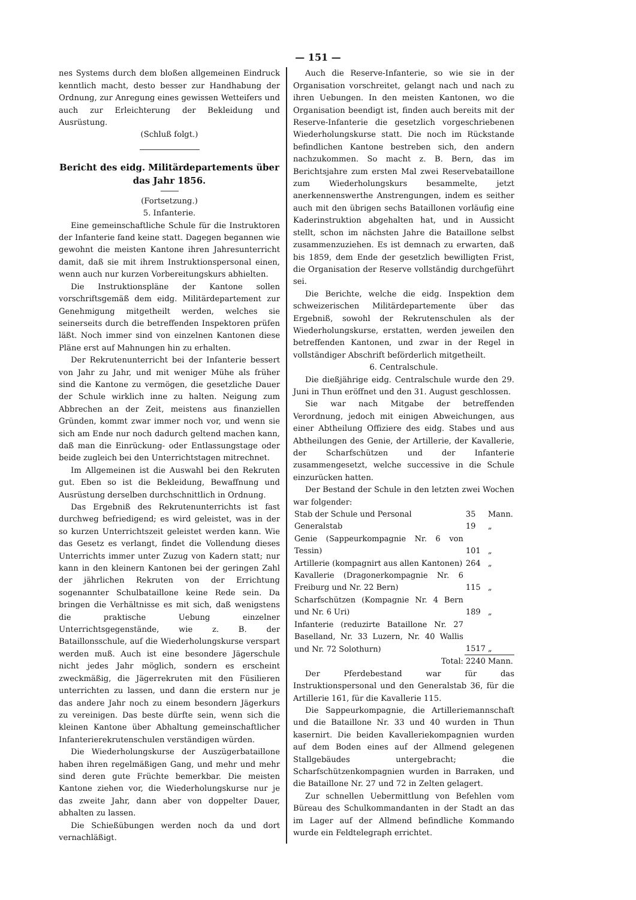— 151 —
nes Systems durch dem bloßen allgemeinen Eindruck kenntlich macht, desto besser zur Handhabung der Ordnung, zur Anregung eines gewissen Wetteifers und auch zur Erleichterung der Bekleidung und Ausrüstung.
(Schluß folgt.)
Bericht des eidg. Militärdepartements über das Jahr 1856.
(Fortsetzung.)
5. Infanterie.
Eine gemeinschaftliche Schule für die Instruktoren der Infanterie fand keine statt. Dagegen begannen wie gewohnt die meisten Kantone ihren Jahresunterricht damit, daß sie mit ihrem Instruktionspersonal einen, wenn auch nur kurzen Vorbereitungskurs abhielten.
Die Instruktionspläne der Kantone sollen vorschriftsgemäß dem eidg. Militärdepartement zur Genehmigung mitgetheilt werden, welches sie seinerseits durch die betreffenden Inspektoren prüfen läßt. Noch immer sind von einzelnen Kantonen diese Pläne erst auf Mahnungen hin zu erhalten.
Der Rekrutenunterricht bei der Infanterie bessert von Jahr zu Jahr, und mit weniger Mühe als früher sind die Kantone zu vermögen, die gesetzliche Dauer der Schule wirklich inne zu halten. Neigung zum Abbrechen an der Zeit, meistens aus finanziellen Gründen, kommt zwar immer noch vor, und wenn sie sich am Ende nur noch dadurch geltend machen kann, daß man die Einrückung- oder Entlassungstage oder beide zugleich bei den Unterrichtstagen mitrechnet.
Im Allgemeinen ist die Auswahl bei den Rekruten gut. Eben so ist die Bekleidung, Bewaffnung und Ausrüstung derselben durchschnittlich in Ordnung.
Das Ergebniß des Rekrutenunterrichts ist fast durchweg befriedigend; es wird geleistet, was in der so kurzen Unterrichtszeit geleistet werden kann. Wie das Gesetz es verlangt, findet die Vollendung dieses Unterrichts immer unter Zuzug von Kadern statt; nur kann in den kleinern Kantonen bei der geringen Zahl der jährlichen Rekruten von der Errichtung sogenannter Schulbataillone keine Rede sein. Da bringen die Verhältnisse es mit sich, daß wenigstens die praktische Uebung einzelner Unterrichtsgegenstände, wie z. B. der Bataillonsschule, auf die Wiederholungskurse verspart werden muß. Auch ist eine besondere Jägerschule nicht jedes Jahr möglich, sondern es erscheint zweckmäßig, die Jägerrekruten mit den Füsilieren unterrichten zu lassen, und dann die erstern nur je das andere Jahr noch zu einem besondern Jägerkurs zu vereinigen. Das beste dürfte sein, wenn sich die kleinen Kantone über Abhaltung gemeinschaftlicher Infanterierekrutenschulen verständigen würden.
Die Wiederholungskurse der Auszügerbataillone haben ihren regelmäßigen Gang, und mehr und mehr sind deren gute Früchte bemerkbar. Die meisten Kantone ziehen vor, die Wiederholungskurse nur je das zweite Jahr, dann aber von doppelter Dauer, abhalten zu lassen.
Die Schießübungen werden noch da und dort vernachläßigt.
Auch die Reserve-Infanterie, so wie sie in der Organisation vorschreitet, gelangt nach und nach zu ihren Uebungen. In den meisten Kantonen, wo die Organisation beendigt ist, finden auch bereits mit der Reserve-Infanterie die gesetzlich vorgeschriebenen Wiederholungskurse statt. Die noch im Rückstande befindlichen Kantone bestreben sich, den andern nachzukommen. So macht z. B. Bern, das im Berichtsjahre zum ersten Mal zwei Reservebataillone zum Wiederholungskurs besammelte, jetzt anerkennenswerthe Anstrengungen, indem es seither auch mit den übrigen sechs Bataillonen vorläufig eine Kaderinstruktion abgehalten hat, und in Aussicht stellt, schon im nächsten Jahre die Bataillone selbst zusammenzuziehen. Es ist demnach zu erwarten, daß bis 1859, dem Ende der gesetzlich bewilligten Frist, die Organisation der Reserve vollständig durchgeführt sei.
Die Berichte, welche die eidg. Inspektion dem schweizerischen Militärdepartemente über das Ergebniß, sowohl der Rekrutenschulen als der Wiederholungskurse, erstatten, werden jeweilen den betreffenden Kantonen, und zwar in der Regel in vollständiger Abschrift beförderlich mitgetheilt.
6. Centralschule.
Die dießjährige eidg. Centralschule wurde den 29. Juni in Thun eröffnet und den 31. August geschlossen.
Sie war nach Mitgabe der betreffenden Verordnung, jedoch mit einigen Abweichungen, aus einer Abtheilung Offiziere des eidg. Stabes und aus Abtheilungen des Genie, der Artillerie, der Kavallerie, der Scharfschützen und der Infanterie zusammengesetzt, welche successive in die Schule einzurücken hatten.
Der Bestand der Schule in den letzten zwei Wochen war folgender:
| Stab der Schule und Personal | 35 | Mann. |
| Generalstab | 19 | „ |
| Genie (Sappeurkompagnie Nr. 6 von Tessin) | 101 | „ |
| Artillerie (kompagnirt aus allen Kantonen) | 264 | „ |
| Kavallerie (Dragonerkompagnie Nr. 6 Freiburg und Nr. 22 Bern) | 115 | „ |
| Scharfschützen (Kompagnie Nr. 4 Bern und Nr. 6 Uri) | 189 | „ |
| Infanterie (reduzirte Bataillone Nr. 27 Baselland, Nr. 33 Luzern, Nr. 40 Wallis und Nr. 72 Solothurn) | 1517 | „ |
| Total: | 2240 | Mann. |
Der Pferdebestand war für das Instruktionspersonal und den Generalstab 36, für die Artillerie 161, für die Kavallerie 115.
Die Sappeurkompagnie, die Artilleriemannschaft und die Bataillone Nr. 33 und 40 wurden in Thun kasernirt. Die beiden Kavalleriekompagnien wurden auf dem Boden eines auf der Allmend gelegenen Stallgebäudes untergebracht; die Scharfschützenkompagnien wurden in Barraken, und die Bataillone Nr. 27 und 72 in Zelten gelagert.
Zur schnellen Uebermittlung von Befehlen vom Büreau des Schulkommandanten in der Stadt an das im Lager auf der Allmend befindliche Kommando wurde ein Feldtelegraph errichtet.